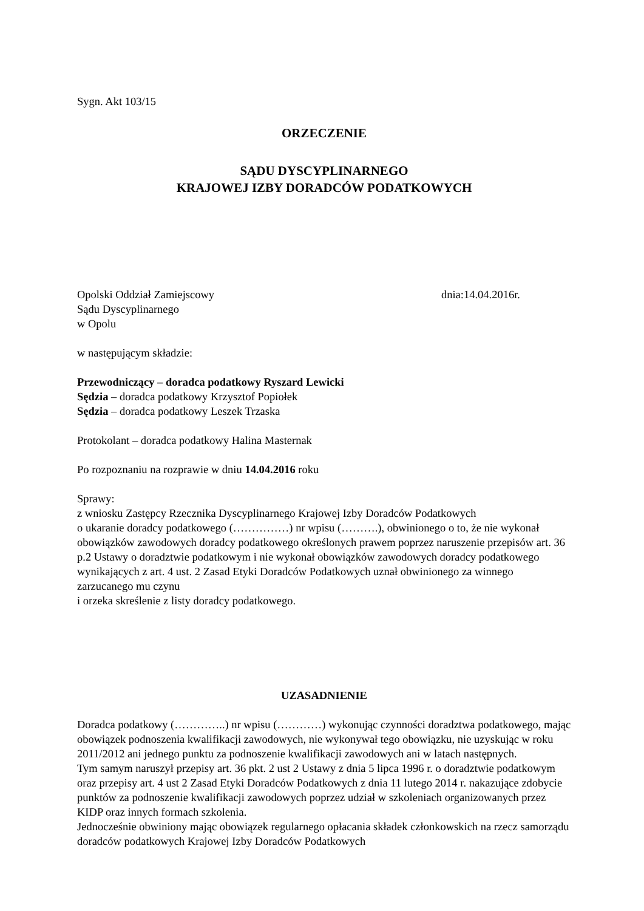Sygn. Akt 103/15
ORZECZENIE
SĄDU DYSCYPLINARNEGO
KRAJOWEJ IZBY DORADCÓW PODATKOWYCH
Opolski Oddział Zamiejscowy dnia:14.04.2016r.
Sądu Dyscyplinarnego
w Opolu
w następującym składzie:
Przewodniczący – doradca podatkowy Ryszard Lewicki
Sędzia – doradca podatkowy Krzysztof Popiołek
Sędzia – doradca podatkowy Leszek Trzaska
Protokolant – doradca podatkowy Halina Masternak
Po rozpoznaniu na rozprawie w dniu 14.04.2016 roku
Sprawy:
z wniosku Zastępcy Rzecznika Dyscyplinarnego Krajowej Izby Doradców Podatkowych
o ukaranie doradcy podatkowego (……………) nr wpisu (……….), obwinionego o to, że nie wykonał obowiązków zawodowych doradcy podatkowego określonych prawem poprzez naruszenie przepisów art. 36 p.2 Ustawy o doradztwie podatkowym i nie wykonał obowiązków zawodowych doradcy podatkowego wynikających z art. 4 ust. 2 Zasad Etyki Doradców Podatkowych uznał obwinionego za winnego zarzucanego mu czynu
i orzeka skreślenie z listy doradcy podatkowego.
UZASADNIENIE
Doradca podatkowy (…………..) nr wpisu (…………) wykonując czynności doradztwa podatkowego, mając obowiązek podnoszenia kwalifikacji zawodowych, nie wykonywał tego obowiązku, nie uzyskując w roku 2011/2012 ani jednego punktu za podnoszenie kwalifikacji zawodowych ani w latach następnych.
Tym samym naruszył przepisy art. 36 pkt. 2 ust 2 Ustawy z dnia 5 lipca 1996 r. o doradztwie podatkowym oraz przepisy art. 4 ust 2 Zasad Etyki Doradców Podatkowych z dnia 11 lutego 2014 r. nakazujące zdobycie punktów za podnoszenie kwalifikacji zawodowych poprzez udział w szkoleniach organizowanych przez KIDP oraz innych formach szkolenia.
Jednocześnie obwiniony mając obowiązek regularnego opłacania składek członkowskich na rzecz samorządu doradców podatkowych Krajowej Izby Doradców Podatkowych